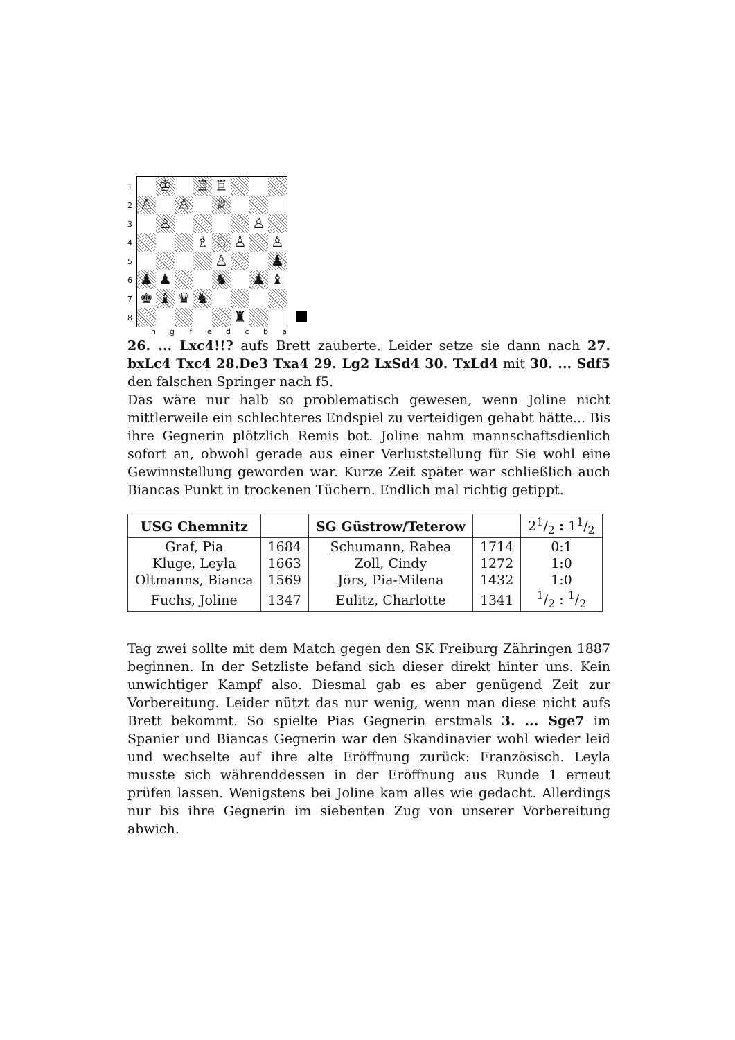1
2
3
4
5
6
7
8
♔
♖
♖
♙
♙
♕
♙
♙
♗
♘
♙
♙
♙
♟
♟
♟
♞
♟
♝
♚
♝
♛
♞
♜
h g f e d c b a
26. ... Lxc4!!? aufs Brett zauberte. Leider setze sie dann nach 27. bxLc4 Txc4 28.De3 Txa4 29. Lg2 LxSd4 30. TxLd4 mit 30. ... Sdf5 den falschen Springer nach f5.
Das wäre nur halb so problematisch gewesen, wenn Joline nicht mittlerweile ein schlechteres Endspiel zu verteidigen gehabt hätte... Bis ihre Gegnerin plötzlich Remis bot. Joline nahm mannschaftsdienlich sofort an, obwohl gerade aus einer Verluststellung für Sie wohl eine Gewinnstellung geworden war. Kurze Zeit später war schließlich auch Biancas Punkt in trockenen Tüchern. Endlich mal richtig getippt.
| USG Chemnitz | | SG Güstrow/Teterow | | 21/2 : 11/2 |
| --- | --- | --- | --- | --- |
| Graf, Pia | 1684 | Schumann, Rabea | 1714 | 0:1 |
| Kluge, Leyla | 1663 | Zoll, Cindy | 1272 | 1:0 |
| Oltmanns, Bianca | 1569 | Jörs, Pia-Milena | 1432 | 1:0 |
| Fuchs, Joline | 1347 | Eulitz, Charlotte | 1341 | 1/2 : 1/2 |
Tag zwei sollte mit dem Match gegen den SK Freiburg Zähringen 1887 beginnen. In der Setzliste befand sich dieser direkt hinter uns. Kein unwichtiger Kampf also. Diesmal gab es aber genügend Zeit zur Vorbereitung. Leider nützt das nur wenig, wenn man diese nicht aufs Brett bekommt. So spielte Pias Gegnerin erstmals 3. ... Sge7 im Spanier und Biancas Gegnerin war den Skandinavier wohl wieder leid und wechselte auf ihre alte Eröffnung zurück: Französisch. Leyla musste sich währenddessen in der Eröffnung aus Runde 1 erneut prüfen lassen. Wenigstens bei Joline kam alles wie gedacht. Allerdings nur bis ihre Gegnerin im siebenten Zug von unserer Vorbereitung abwich.